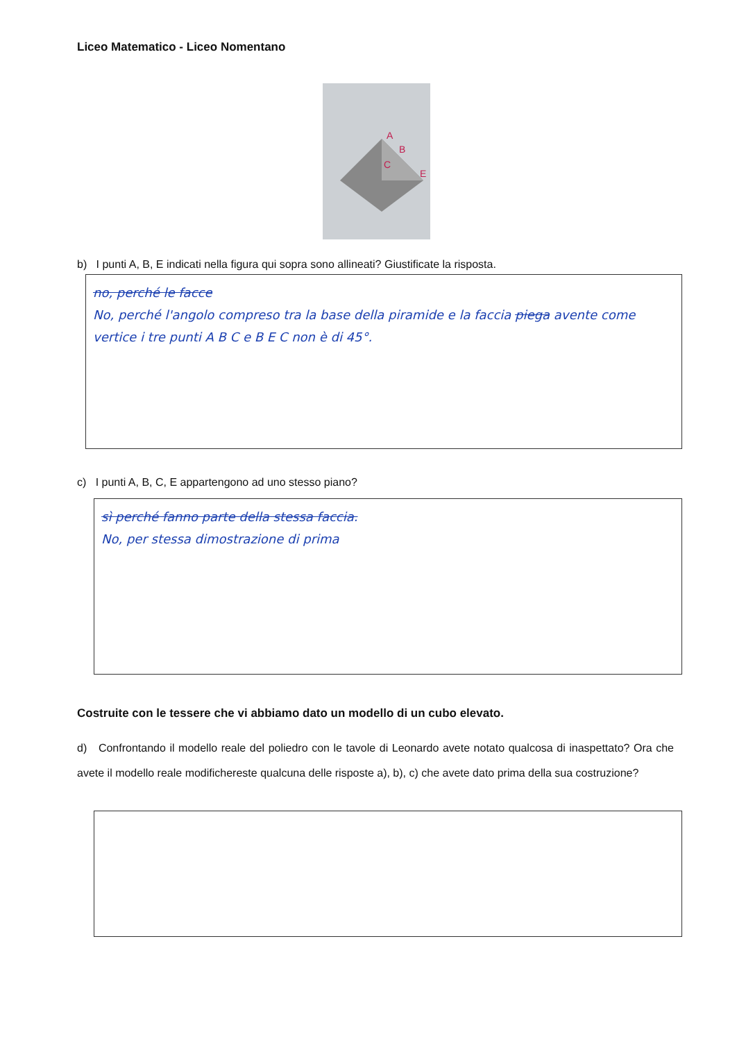Liceo Matematico - Liceo Nomentano
A
B
C
E
b) I punti A, B, E indicati nella figura qui sopra sono allineati? Giustificate la risposta.
no, perché le facce
No, perché l'angolo compreso tra la base della piramide e la faccia piega avente come vertice i tre punti A B C e B E C non è di 45°.
c) I punti A, B, C, E appartengono ad uno stesso piano?
sì perché fanno parte della stessa faccia.
No, per stessa dimostrazione di prima
Costruite con le tessere che vi abbiamo dato un modello di un cubo elevato.
d) Confrontando il modello reale del poliedro con le tavole di Leonardo avete notato qualcosa di inaspettato? Ora che avete il modello reale modifichereste qualcuna delle risposte a), b), c) che avete dato prima della sua costruzione?